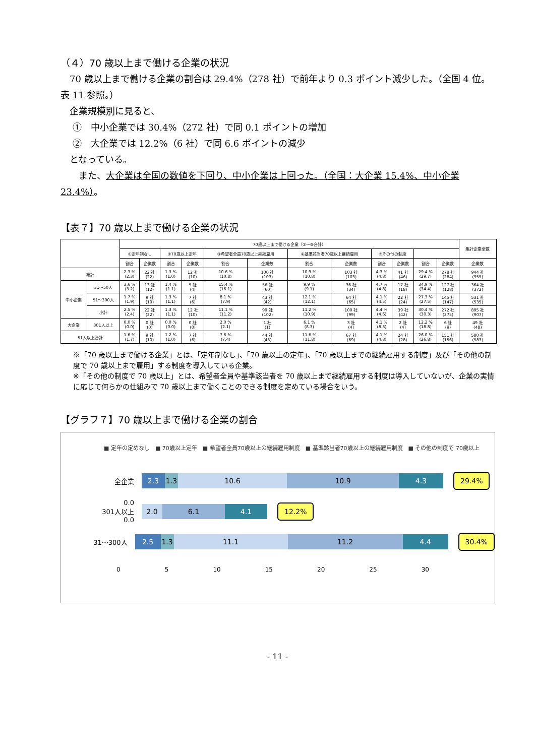（４）70 歳以上まで働ける企業の状況
　70 歳以上まで働ける企業の割合は 29.4%（278 社）で前年より 0.3 ポイント減少した。（全国 4 位。表 11 参照。）
　企業規模別に見ると、
　 ①　中小企業では 30.4%（272 社）で同 0.1 ポイントの増加
　 ②　大企業では 12.2%（6 社）で同 6.6 ポイントの減少
　となっている。
　　また、大企業は全国の数値を下回り、中小企業は上回った。（全国：大企業 15.4%、中小企業 23.4%）。
【表７】70 歳以上まで働ける企業の状況
| | | 70歳以上まで働ける企業（①～⑤合計） | | | | | | | | | | | | 集計企業全数 |
| | | ①定年制なし | | ②70歳以上定年 | | ③希望者全員70歳以上継続雇用 | | ④基準該当者70歳以上継続雇用 | | ⑤その他の制度 | | | | |
| | | 割合 | 企業数 | 割合 | 企業数 | 割合 | 企業数 | 割合 | 企業数 | 割合 | 企業数 | 割合 | 企業数 | 企業数 |
| 総計 | | 2.3 % (2.3) | 22 社 (22) | 1.3 % (1.0) | 12 社 (10) | 10.6 % (10.8) | 100 社 (103) | 10.9 % (10.8) | 103 社 (103) | 4.3 % (4.8) | 41 社 (46) | 29.4 % (29.7) | 278 社 (284) | 944 社 (955) |
| 中小企業 | 31～50人 | 3.6 % (3.2) | 13 社 (12) | 1.4 % (1.1) | 5 社 (4) | 15.4 % (16.1) | 56 社 (60) | 9.9 % (9.1) | 36 社 (34) | 4.7 % (4.8) | 17 社 (18) | 34.9 % (34.4) | 127 社 (128) | 364 社 (372) |
| | 51～300人 | 1.7 % (1.9) | 9 社 (10) | 1.3 % (1.1) | 7 社 (6) | 8.1 % (7.9) | 43 社 (42) | 12.1 % (12.1) | 64 社 (65) | 4.1 % (4.5) | 22 社 (24) | 27.3 % (27.5) | 145 社 (147) | 531 社 (535) |
| | 小計 | 2.5 % (2.4) | 22 社 (22) | 1.3 % (1.1) | 12 社 (10) | 11.1 % (11.2) | 99 社 (102) | 11.2 % (10.9) | 100 社 (99) | 4.4 % (4.6) | 39 社 (42) | 30.4 % (30.3) | 272 社 (275) | 895 社 (907) |
| 大企業 | 301人以上 | 0.0 % (0.0) | 0 社 (0) | 0.0 % (0.0) | 0 社 (0) | 2.0 % (2.1) | 1 社 (1) | 6.1 % (8.3) | 3 社 (4) | 4.1 % (8.3) | 2 社 (4) | 12.2 % (18.8) | 6 社 (9) | 49 社 (48) |
| 51人以上合計 | | 1.6 % (1.7) | 9 社 (10) | 1.2 % (1.0) | 7 社 (6) | 7.6 % (7.4) | 44 社 (43) | 11.6 % (11.8) | 67 社 (69) | 4.1 % (4.8) | 24 社 (28) | 26.0 % (26.8) | 151 社 (156) | 580 社 (583) |
※「70 歳以上まで働ける企業」とは、「定年制なし」、「70 歳以上の定年」、「70 歳以上までの継続雇用する制度」及び「その他の制度で 70 歳以上まで雇用」する制度を導入している企業。
※「その他の制度で 70 歳以上」とは、希望者全員や基準該当者を 70 歳以上まで継続雇用する制度は導入していないが、企業の実情に応じて何らかの仕組みで 70 歳以上まで働くことのできる制度を定めている場合をいう。
【グラフ７】70 歳以上まで働ける企業の割合
■ 定年の定めなし　■ 70歳以上定年　■ 希望者全員70歳以上の継続雇用制度　■ 基準該当者70歳以上の継続雇用制度　■ その他の制度で 70歳以上
全企業
2.3 1.3 10.6 10.9 4.3
29.4%
0.0
301人以上
0.0
2.0 6.1 4.1
12.2%
31～300人
2.5 1.3 11.1 11.2 4.4
30.4%
0 5 10 15 20 25 30
- 11 -